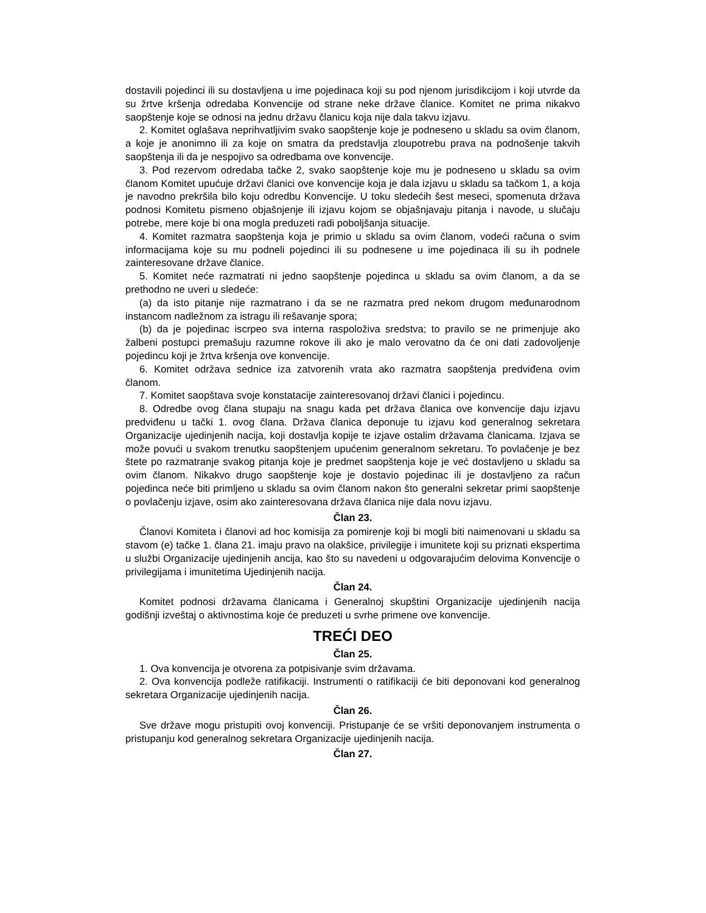dostavili pojedinci ili su dostavljena u ime pojedinaca koji su pod njenom jurisdikcijom i koji utvrde da su žrtve kršenja odredaba Konvencije od strane neke države članice. Komitet ne prima nikakvo saopštenje koje se odnosi na jednu državu članicu koja nije dala takvu izjavu.
2. Komitet oglašava neprihvatljivim svako saopštenje koje je podneseno u skladu sa ovim članom, a koje je anonimno ili za koje on smatra da predstavlja zloupotrebu prava na podnošenje takvih saopštenja ili da je nespojivo sa odredbama ove konvencije.
3. Pod rezervom odredaba tačke 2, svako saopštenje koje mu je podneseno u skladu sa ovim članom Komitet upućuje državi članici ove konvencije koja je dala izjavu u skladu sa tačkom 1, a koja je navodno prekršila bilo koju odredbu Konvencije. U toku sledećih šest meseci, spomenuta država podnosi Komitetu pismeno objašnjenje ili izjavu kojom se objašnjavaju pitanja i navode, u slučaju potrebe, mere koje bi ona mogla preduzeti radi poboljšanja situacije.
4. Komitet razmatra saopštenja koja je primio u skladu sa ovim članom, vodeći računa o svim informacijama koje su mu podneli pojedinci ili su podnesene u ime pojedinaca ili su ih podnele zainteresovane države članice.
5. Komitet neće razmatrati ni jedno saopštenje pojedinca u skladu sa ovim članom, a da se prethodno ne uveri u sledeće:
(a) da isto pitanje nije razmatrano i da se ne razmatra pred nekom drugom međunarodnom instancom nadležnom za istragu ili rešavanje spora;
(b) da je pojedinac iscrpeo sva interna raspoloživa sredstva; to pravilo se ne primenjuje ako žalbeni postupci premašuju razumne rokove ili ako je malo verovatno da će oni dati zadovoljenje pojedincu koji je žrtva kršenja ove konvencije.
6. Komitet održava sednice iza zatvorenih vrata ako razmatra saopštenja predviđena ovim članom.
7. Komitet saopštava svoje konstatacije zainteresovanoj državi članici i pojedincu.
8. Odredbe ovog člana stupaju na snagu kada pet država članica ove konvencije daju izjavu predviđenu u tački 1. ovog člana. Država članica deponuje tu izjavu kod generalnog sekretara Organizacije ujedinjenih nacija, koji dostavlja kopije te izjave ostalim državama članicama. Izjava se može povući u svakom trenutku saopštenjem upućenim generalnom sekretaru. To povlačenje je bez štete po razmatranje svakog pitanja koje je predmet saopštenja koje je već dostavljeno u skladu sa ovim članom. Nikakvo drugo saopštenje koje je dostavio pojedinac ili je dostavljeno za račun pojedinca neće biti primljeno u skladu sa ovim članom nakon što generalni sekretar primi saopštenje o povlačenju izjave, osim ako zainteresovana država članica nije dala novu izjavu.
Član 23.
Članovi Komiteta i članovi ad hoc komisija za pomirenje koji bi mogli biti naimenovani u skladu sa stavom (e) tačke 1. člana 21. imaju pravo na olakšice, privilegije i imunitete koji su priznati ekspertima u službi Organizacije ujedinjenih ancija, kao što su navedeni u odgovarajućim delovima Konvencije o privilegijama i imunitetima Ujedinjenih nacija.
Član 24.
Komitet podnosi državama članicama i Generalnoj skupštini Organizacije ujedinjenih nacija godišnji izveštaj o aktivnostima koje će preduzeti u svrhe primene ove konvencije.
TREĆI DEO
Član 25.
1. Ova konvencija je otvorena za potpisivanje svim državama.
2. Ova konvencija podleže ratifikaciji. Instrumenti o ratifikaciji će biti deponovani kod generalnog sekretara Organizacije ujedinjenih nacija.
Član 26.
Sve države mogu pristupiti ovoj konvenciji. Pristupanje će se vršiti deponovanjem instrumenta o pristupanju kod generalnog sekretara Organizacije ujedinjenih nacija.
Član 27.